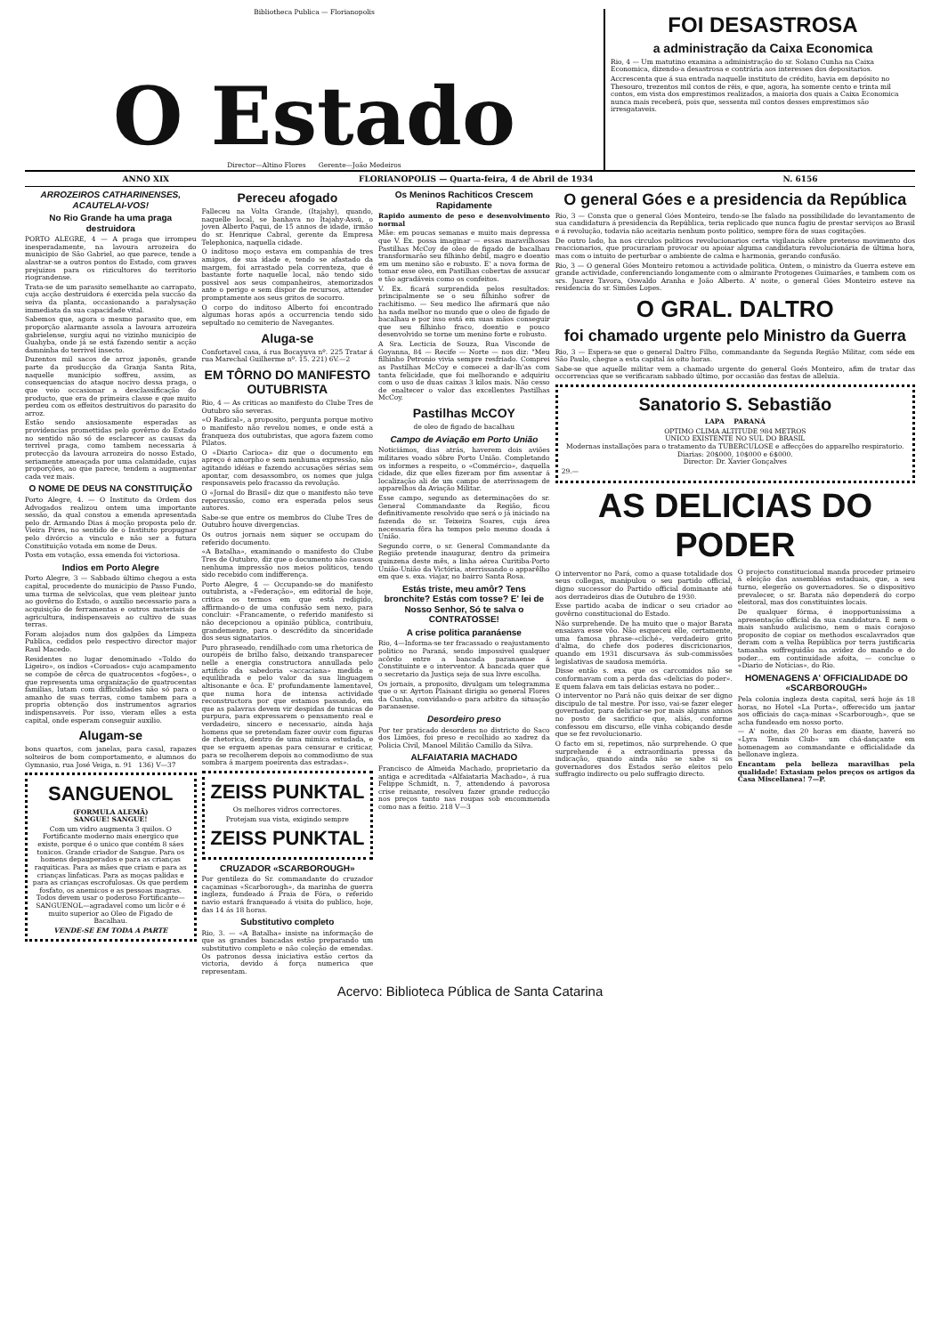Bibliotheca Publica — Florianopolis
O Estado
Director—Altino Flores Gerente—João Medeiros
FOI DESASTROSA
a administração da Caixa Economica
Rio, 4 — Um matutino examina a administração do sr. Solano Cunha na Caixa Economica, dizendo-a desastrosa e contrária aos interesses dos depositarios.
Accrescenta que á sua entrada naquelle instituto de crédito, havia em depósito no Thesouro, trezentos mil contos de réis, e que, agora, ha somente cento e trinta mil contos, em vista dos emprestimos realizados, a maioria dos quais a Caixa Economica nunca mais receberá, pois que, sessenta mil contos desses emprestimos são irresgataveis.
ANNO XIX FLORIANOPOLIS — Quarta-feira, 4 de Abril de 1934 N. 6156
ARROZEIROS CATHARINENSES, ACAUTELAI-VOS!
No Rio Grande ha uma praga destruidora
PORTO ALEGRE, 4 — A praga que irrompeu inesperadamente, na lavoura arrozeira do municipio de São Gabriel, ao que parece, tende a alastrar-se a outros pontos do Estado, com graves prejuizos para os rizicultores do territorio riograndense.
Trata-se de um parasito semelhante ao carrapato, cuja acção destruidora é exercida pela succão da seiva da planta, occasionando a paralysação immediata da sua capacidade vital.
Sabemos que, agora o mesmo parasito que, em proporção alarmante assola a lavoura arrozeira gabrielense, surgiu aqui no vizinho municipio de Guahyba, onde já se está fazendo sentir a acção damninha do terrivel insecto.
Duzentos mil sacos de arroz japonês, grande parte da producção da Granja Santa Rita, naquelle municipio soffreu, assim, as consequencias do ataque nocivo dessa praga, o que veio occasionar a desclassificação do producto, que era de primeira classe e que muito perdeu com os effeitos destruitivos do parasito do arroz.
Estão sendo ansiosamente esperadas as providencias promettidas pelo govêrno do Estado no sentido não só de esclarecer as causas da terrivel praga, como tambem necessaria á protecção da lavoura arrozeira do nosso Estado, seriamente ameaçada por uma calamidade, cujas proporções, ao que parece, tendem a augmentar cada vez mais.
O NOME DE DEUS NA CONSTITUIÇÃO
Porto Alegre, 4. — O Instituto da Ordem dos Advogados realizou ontem uma importante sessão, da qual constou a emenda apresentada pelo dr. Armando Dias á moção proposta pelo dr. Vieira Pires, no sentido de o Instituto propugnar pelo divórcio a vinculo e não ser a futura Constituição votada em nome de Deus.
Posta em votação, essa emenda foi victoriosa.
Indios em Porto Alegre
Porto Alegre, 3 — Sabbado último chegou a esta capital, procedente do municipio de Passo Fundo, uma turma de selvicolas, que vem pleitear junto ao govêrno do Estado, o auxilio necessario para a acquisição de ferramentas e outros materiais de agricultura, indispensaveis ao cultivo de suas terras.
Foram alojados num dos galpões da Limpeza Publica, cedidos pelo respectivo director major Raul Macedo.
Residentes no lugar denominado «Toldo do Ligeiro», os indios «Coroados» cujo acampamento se compõe de cêrca de quatrocentos «fogões», o que representa uma organização de quatrocentas familias, lutam com difficuldades não só para o amanho de suas terras, como tambem para a propria obtenção dos instrumentos agrarios indispensaveis. Por isso, vieram elles a esta capital, onde esperam conseguir auxilio.
Alugam-se
bons quartos, com janelas, para casal, rapazes solteiros de bom comportamento, e alumnos do Gymnasio, rua José Veiga, n. 91 136) V—37
SANGUENOL
(FORMULA ALEMÃ)
SANGUE! SANGUE!
Com um vidro augmenta 3 quilos. O Fortificante moderno mais energico que existe, porque é o unico que contém 8 sáes tonicos. Grande criador de Sangue. Para os homens depauperados e para as crianças raquiticas. Para as mães que criam e para as crianças linfaticas. Para as moças palidas e para as crianças escrofulosas. Os que perdem fosfato, os anemicos e as pessoas magras. Todos devem usar o poderoso Fortificante—SANGUENOL—agradavel como um licôr e é muito superior ao Oleo de Figado de Bacalhau.
VENDE-SE EM TODA A PARTE
Pereceu afogado
Falleceu na Volta Grande, (Itajahy), quando, naquelle local, se banhava no Itajahy-Assú, o joven Alberto Paqui, de 15 annos de idade, irmão do sr. Henrique Cabral, gerente da Empresa Telephonica, naquella cidade.
O inditoso moço estava em companhia de tres amigos, de sua idade e, tendo se afastado da margem, foi arrastado pela correnteza, que é bastante forte naquelle local, não tendo sido possivel aos seus companheiros, atemorizados ante o perigo e sem dispor de recursos, attender promptamente aos seus gritos de socorro.
O corpo do inditoso Alberto foi encontrado algumas horas após a occurrencia tendo sido sepultado no cemiterio de Navegantes.
Aluga-se
Confortavel casa, á rua Bocayuva nº. 225 Tratar á rua Marechal Guilherme nº. 15. 221) 6V.—2
EM TÔRNO DO MANIFESTO OUTUBRISTA
Rio, 4 — As criticas ao manifesto do Clube Tres de Outubro são severas.
«O Radical», a proposito, pergunta porque motivo o manifesto não revelou nomes, e onde está a franqueza dos outubristas, que agora fazem como Pilatos.
O «Diario Carioca» diz que o documento em apreço é amorpho e sem nenhuma expressão, não agitando idéias e fazendo accusações sérias sem apontar, com desassombro, os nomes que julga responsaveis pelo fracasso da revolução.
O «Jornal do Brasil» diz que o manifesto não teve repercussão, como era esperada pelos seus autores.
Sabe-se que entre os membros do Clube Tres de Outubro houve divergencias.
Os outros jornais nem siquer se occupam do referido documento.
«A Batalha», examinando o manifesto do Clube Tres de Outubro, diz que o documento não causou nenhuma impressão nos meios politicos, tendo sido recebido com indifferença.
Porto Alegre, 4 — Occupando-se do manifesto outubrista, a «Federação», em editorial de hoje, critica os termos em que está redigido, affirmando-o de uma confusão sem nexo, para concluir: «Francamente, o referido manifesto si não decepcionou a opinião pública, contribuiu, grandemente, para o descrédito da sinceridade dos seus signatarios.
Puro phraseado, rendilhado com uma rhetorica de ouropéis de brilho falso, deixando transparecer nelle a energia constructora annullada pelo artificio da sabedoria «accaciana» medida e equilibrada e pelo valor da sua linguagem altisonante e ôca. E' profundamente lamentavel, que numa hora de intensa actividade reconstructora por que estamos passando, em que as palavras devem vir despidas de tunicas de purpura, para expressarem o pensamento real e verdadeiro, sincero e necessario, ainda haja homens que se pretendam fazer ouvir com figuras de rhetorica, dentro de uma mimica estudada, e que se erguem apenas para censurar e criticar, para se recolherem depois no commodismo de sua sombra á margem poeirenta das estradas».
ZEISS PUNKTAL
Os melhores vidros correctores.
Protejam sua vista, exigindo sempre
ZEISS PUNKTAL
CRUZADOR «SCARBOROUGH»
Por gentileza do Sr. commandante do cruzador caçaminas «Scarborough», da marinha de guerra ingleza, fundeado á Praia de Fóra, o referido navio estará franqueado á visita do publico, hoje, das 14 ás 18 horas.
Substitutivo completo
Rio, 3. — «A Batalha» insiste na informação de que as grandes bancadas estão preparando um substitutivo completo e não coleção de emendas. Os patronos dessa iniciativa estão certos da victoria, devido á força numerica que representam.
Os Meninos Rachiticos Crescem Rapidamente
Rapido aumento de peso e desenvolvimento normal
Mãe: em poucas semanas e muito mais depressa que V. Ex. possa imaginar — essas maravilhosas Pastilhas McCoy de oleo de figado de bacalhau transformarão seu filhinho debil, magro e doentio em um menino são e robusto. E' a nova forma de tomar esse oleo, em Pastilhas cobertas de assucar e tão agradáveis como os confeitos.
V. Ex. ficará surprendida pelos resultados: principalmente se o seu filhinho sofrer de rachitismo. — Seu medico lhe afirmará que não ha nada melhor no mundo que o oleo de figado de bacalhau e por isso está em suas mãos conseguir que seu filhinho fraco, doentio e pouco desenvolvido se torne um menino forte e robusto.
A Sra. Lecticia de Souza, Rua Visconde de Goyanna, 84 — Recife — Norte — nos diz: "Meu filhinho Petronio vivia sempre resfriado. Comprei as Pastilhas McCoy e comecei a dar-lh'as com tanta felicidade, que foi melhorando e adquiriu com o uso de duas caixas 3 kilos mais. Não cesso de enaltecer o valor das excellentes Pastilhas McCoy.
Pastilhas McCOY
de oleo de figado de bacalhau
Campo de Aviação em Porto União
Noticiámos, dias atrás, haverem dois aviões militares voado sôbre Porto União. Completando os informes a respeito, o «Commércio», daquella cidade, diz que elles fizeram por fim assentar á localização ali de um campo de aterrissagem de apparelhos da Aviação Militar.
Esse campo, segundo as determinações do sr. General Commandante da Região, ficou definitivamente resolvido que será o já iniciado na fazenda do sr. Teixeira Soares, cuja área necessaria fôra ha tempos pelo mesmo doada á União.
Segundo corre, o sr. General Commandante da Região pretende inaugurar, dentro da primeira quinzena deste mês, a linha aérea Curitiba-Porto União-União da Victória, aterrissando o apparêlho em que s. exa. viajar, no bairro Santa Rosa.
Estás triste, meu amôr? Tens bronchite? Estás com tosse? E' lei de Nosso Senhor, Só te salva o CONTRATOSSE!
A crise politica paranáense
Rio, 4—Informa-se ter fracassado o reajustamento politico no Paraná, sendo impossivel qualquer acôrdo entre a bancada paranaense á Constituinte e o interventor. A bancada quer que o secretario da Justiça seja de sua livre escolha.
Os jornais, a proposito, divulgam um telegramma que o sr. Ayrton Plaisant dirigiu ao general Flores da Cunha, convidando-o para arbitro da situação paranaense.
Desordeiro preso
Por ter praticado desordens no districto do Saco dos Limões, foi preso e recolhido ao xadrez da Policia Civil, Manoel Militão Camillo da Silva.
ALFAIATARIA MACHADO
Francisco de Almeida Machado, proprietario da antiga e acreditada «Alfaiataria Machado», á rua Felippe Schmidt, n. 7, attendendo á pavorosa crise reinante, resolveu fazer grande reducção nos preços tanto nas roupas sob encommenda como nas a feitio. 218 V—3
O general Góes e a presidencia da República
Rio, 3 — Consta que o general Góes Monteiro, tendo-se lhe falado na possibilidade do levantamento de sua candidatura á presidencia da República, teria replicado que nunca fugiu de prestar serviços ao Brasil e á revolução, todavia não aceitaria nenhum posto politico, sempre fóra de suas cogitações.
De outro lado, ha nos circulos politicos revolucionarios certa vigilancia sôbre pretenso movimento dos reaccionarios, que procurariam provocar ou apoiar alguma candidatura revolucionária de última hora, mas com o intuito de perturbar o ambiente de calma e harmonia, gerando confusão.
Rio, 3 — O general Góes Monteiro retomou a actividade politica. Ontem, o ministro da Guerra esteve em grande actividade, conferenciando longamente com o almirante Protogenes Guimarães, e tambem com os srs. Juarez Tavora, Oswaldo Aranha e João Alberto. A' noite, o general Góes Monteiro esteve na residencia do sr. Simões Lopes.
O GRAL. DALTRO
foi chamado urgente pelo Ministro da Guerra
Rio, 3 — Espera-se que o general Daltro Filho, commandante da Segunda Região Militar, com séde em São Paulo, chegue a esta capital ás oito horas.
Sabe-se que aquelle militar vem a chamado urgente do general Goés Monteiro, afim de tratar das occorrencias que se verificaram sabbado último, por occasião das festas de alleluia.
Sanatorio S. Sebastião
LAPA PARANÁ
OPTIMO CLIMA ALTITUDE 984 METROS
UNICO EXISTENTE NO SUL DO BRASIL
Modernas installações para o tratamento da TUBERCULOSE e affecções do apparelho respiratorio.
Diarias: 20$000, 10$000 e 6$000.
Director: Dr. Xavier Gonçalves
29.—
AS DELICIAS DO PODER
O interventor no Pará, como a quase totalidade dos seus collegas, manipulou o seu partido official, digno successor do Partido official dominante até aos derradeiros dias de Outubro de 1930.
Esse partido acaba de indicar o seu criador ao govêrno constitucional do Estado.
Não surprehende. De ha muito que o major Barata ensaiava esse vôo. Não esqueceu elle, certamente, uma famosa phrase-«cliché», verdadeiro grito d'alma, do chefe dos poderes discricionarios, quando em 1931 discursava ás sub-commissões legislativas de saudosa memória.
Disse então s. exa. que os carcomidos não se conformavam com a perda das «delicias do poder». E quem falava em tais delicias estava no poder...
O interventor no Pará não quis deixar de ser digno discipulo de tal mestre. Por isso, vai-se fazer eleger governador, para deliciar-se por mais alguns annos no posto de sacrificio que, aliás, conforme confessou em discurso, elle vinha cobiçando desde que se fez revolucionario.
O facto em si, repetimos, não surprehende. O que surprehende é a extraordinaria pressa da indicação, quando ainda não se sabe si os governadores dos Estados serão eleitos pelo suffragio indirecto ou pelo suffragio directo.
O projecto constitucional manda proceder primeiro á eleição das assembléas estaduais, que, a seu turno, elegerão os governadores. Se o dispositivo prevalecer, o sr. Barata não dependerá do corpo eleitoral, mas dos constituintes locais.
De qualquer fórma, é inopportunissima a apresentação official da sua candidatura. E nem o mais sanhudo aulicismo, nem o mais corajoso proposito de copiar os methodos escalavrados que deram com a velha República por terra justificaria tamanha soffreguidão na avidez do mando e do poder... em continuidade afoita, — conclue o «Diario de Noticias», do Rio.
HOMENAGENS A' OFFICIALIDADE DO «SCARBOROUGH»
Pela colonia ingleza desta capital, será hoje ás 18 horas, no Hotel «La Porta», offerecido um jantar aos officiais do caça-minas «Scarborough», que se acha fundeado em nosso porto.
— A' noite, das 20 horas em diante, haverá no «Lyra Tennis Club» um chá-dançante em homenagem ao commandante e officialidade da bellonave ingleza.
Encantam pela belleza maravilhas pela qualidade! Extasiam pelos preços os artigos da Casa Miscellanea! 7—P.
Acervo: Biblioteca Pública de Santa Catarina